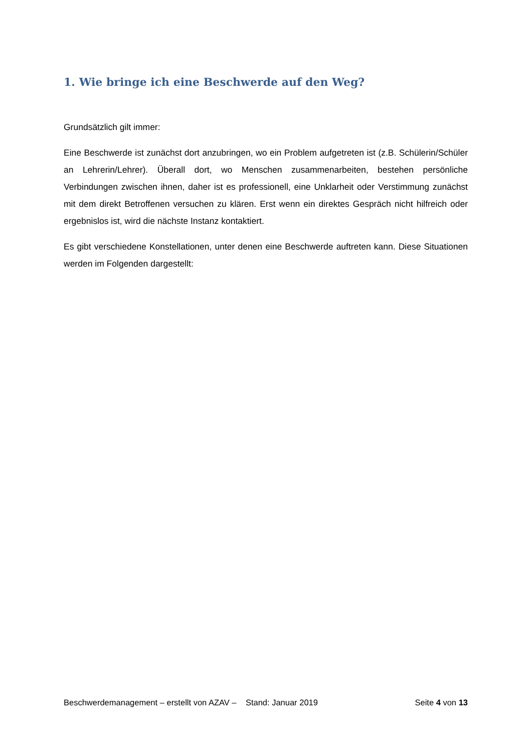1. Wie bringe ich eine Beschwerde auf den Weg?
Grundsätzlich gilt immer:
Eine Beschwerde ist zunächst dort anzubringen, wo ein Problem aufgetreten ist (z.B. Schülerin/Schüler an Lehrerin/Lehrer). Überall dort, wo Menschen zusammenarbeiten, bestehen persönliche Verbindungen zwischen ihnen, daher ist es professionell, eine Unklarheit oder Verstimmung zunächst mit dem direkt Betroffenen versuchen zu klären. Erst wenn ein direktes Gespräch nicht hilfreich oder ergebnislos ist, wird die nächste Instanz kontaktiert.
Es gibt verschiedene Konstellationen, unter denen eine Beschwerde auftreten kann. Diese Situationen werden im Folgenden dargestellt:
Beschwerdemanagement – erstellt von AZAV – Stand: Januar 2019 Seite 4 von 13